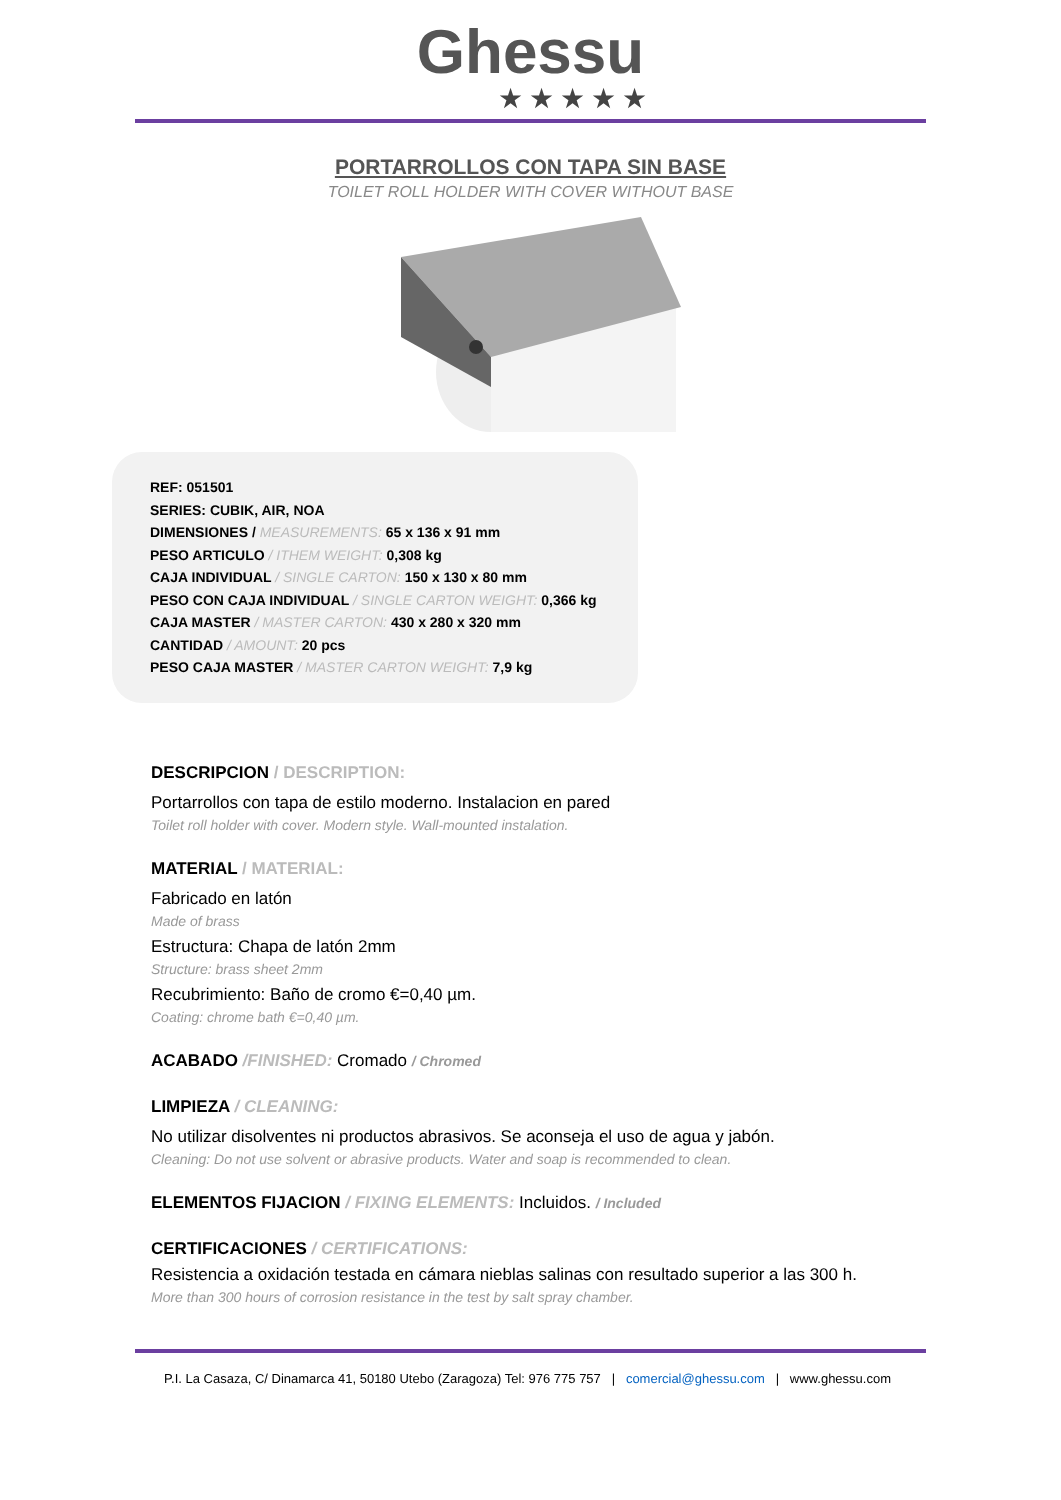Ghessu
★★★★★
PORTARROLLOS CON TAPA SIN BASE
TOILET ROLL HOLDER WITH COVER WITHOUT BASE
REF: 051501
SERIES: CUBIK, AIR, NOA
DIMENSIONES / MEASUREMENTS: 65 x 136 x 91 mm
PESO ARTICULO / ITHEM WEIGHT: 0,308 kg
CAJA INDIVIDUAL / SINGLE CARTON: 150 x 130 x 80 mm
PESO CON CAJA INDIVIDUAL / SINGLE CARTON WEIGHT: 0,366 kg
CAJA MASTER / MASTER CARTON: 430 x 280 x 320 mm
CANTIDAD / AMOUNT: 20 pcs
PESO CAJA MASTER / MASTER CARTON WEIGHT: 7,9 kg
DESCRIPCION / DESCRIPTION:
Portarrollos con tapa de estilo moderno. Instalacion en pared
Toilet roll holder with cover. Modern style. Wall-mounted instalation.
MATERIAL / MATERIAL:
Fabricado en latón
Made of brass
Estructura: Chapa de latón 2mm
Structure: brass sheet 2mm
Recubrimiento: Baño de cromo €=0,40 µm.
Coating: chrome bath €=0,40 µm.
ACABADO /FINISHED: Cromado / Chromed
LIMPIEZA / CLEANING:
No utilizar disolventes ni productos abrasivos. Se aconseja el uso de agua y jabón.
Cleaning: Do not use solvent or abrasive products. Water and soap is recommended to clean.
ELEMENTOS FIJACION / FIXING ELEMENTS: Incluidos. / Included
CERTIFICACIONES / CERTIFICATIONS:
Resistencia a oxidación testada en cámara nieblas salinas con resultado superior a las 300 h.
More than 300 hours of corrosion resistance in the test by salt spray chamber.
P.I. La Casaza, C/ Dinamarca 41, 50180 Utebo (Zaragoza) Tel: 976 775 757 | comercial@ghessu.com | www.ghessu.com